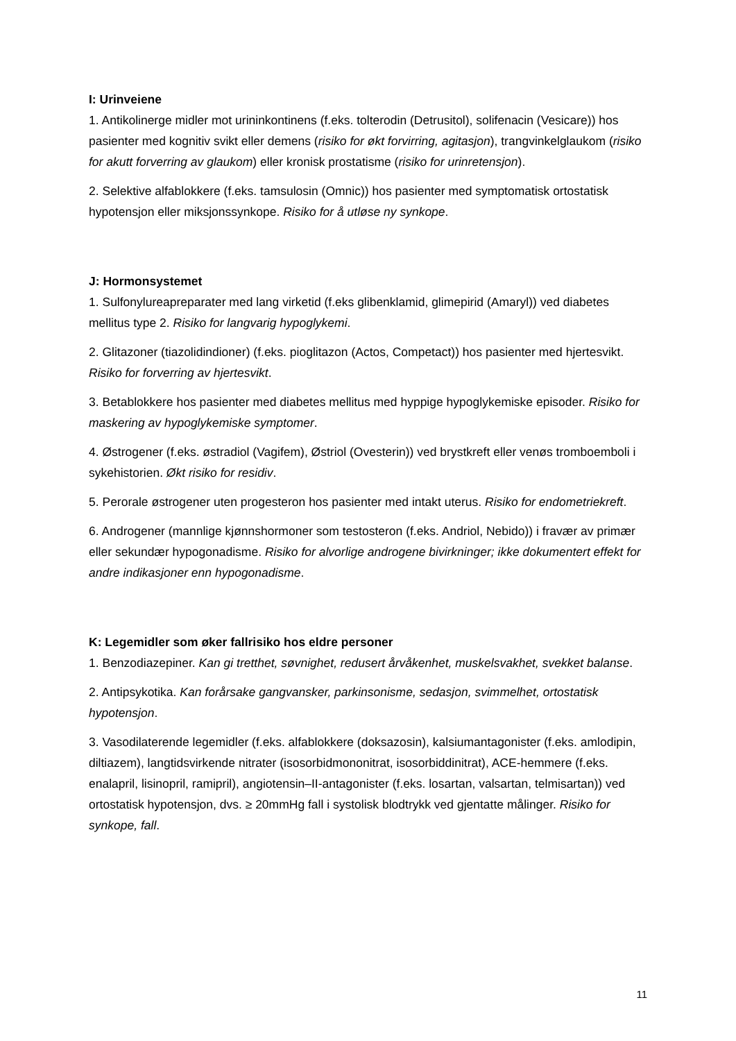I: Urinveiene
1. Antikolinerge midler mot urininkontinens (f.eks. tolterodin (Detrusitol), solifenacin (Vesicare)) hos pasienter med kognitiv svikt eller demens (risiko for økt forvirring, agitasjon), trangvinkelglaukom (risiko for akutt forverring av glaukom) eller kronisk prostatisme (risiko for urinretensjon).
2. Selektive alfablokkere (f.eks. tamsulosin (Omnic)) hos pasienter med symptomatisk ortostatisk hypotensjon eller miksjonssynkope. Risiko for å utløse ny synkope.
J: Hormonsystemet
1. Sulfonylureapreparater med lang virketid (f.eks glibenklamid, glimepirid (Amaryl)) ved diabetes mellitus type 2. Risiko for langvarig hypoglykemi.
2. Glitazoner (tiazolidindioner) (f.eks. pioglitazon (Actos, Competact)) hos pasienter med hjertesvikt. Risiko for forverring av hjertesvikt.
3. Betablokkere hos pasienter med diabetes mellitus med hyppige hypoglykemiske episoder. Risiko for maskering av hypoglykemiske symptomer.
4. Østrogener (f.eks. østradiol (Vagifem), Østriol (Ovesterin)) ved brystkreft eller venøs tromboemboli i sykehistorien. Økt risiko for residiv.
5. Perorale østrogener uten progesteron hos pasienter med intakt uterus. Risiko for endometriekreft.
6. Androgener (mannlige kjønnshormoner som testosteron (f.eks. Andriol, Nebido)) i fravær av primær eller sekundær hypogonadisme. Risiko for alvorlige androgene bivirkninger; ikke dokumentert effekt for andre indikasjoner enn hypogonadisme.
K: Legemidler som øker fallrisiko hos eldre personer
1. Benzodiazepiner. Kan gi tretthet, søvnighet, redusert årvåkenhet, muskelsvakhet, svekket balanse.
2. Antipsykotika. Kan forårsake gangvansker, parkinsonisme, sedasjon, svimmelhet, ortostatisk hypotensjon.
3. Vasodilaterende legemidler (f.eks. alfablokkere (doksazosin), kalsiumantagonister (f.eks. amlodipin, diltiazem), langtidsvirkende nitrater (isosorbidmononitrat, isosorbiddinitrat), ACE-hemmere (f.eks. enalapril, lisinopril, ramipril), angiotensin–II-antagonister (f.eks. losartan, valsartan, telmisartan)) ved ortostatisk hypotensjon, dvs. ≥ 20mmHg fall i systolisk blodtrykk ved gjentatte målinger. Risiko for synkope, fall.
11